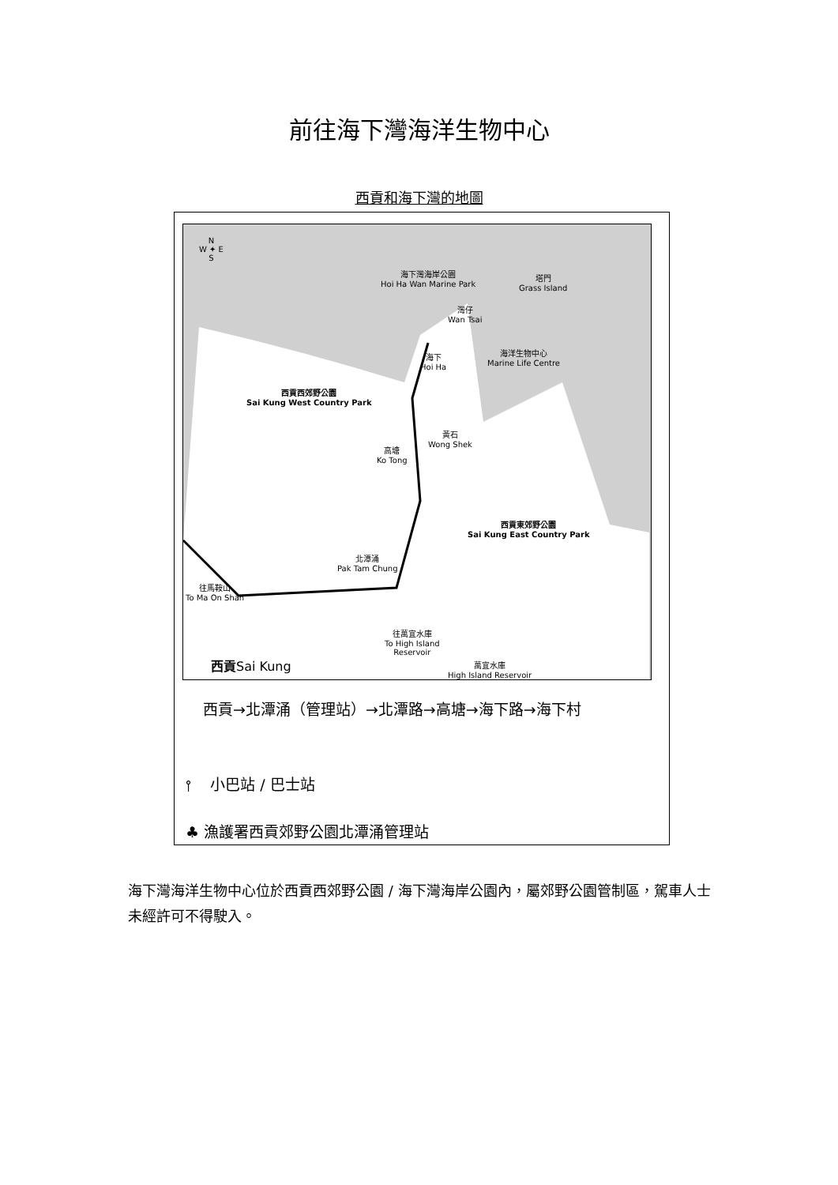前往海下灣海洋生物中心
西貢和海下灣的地圖
N
W ✦ E
S
海下灣海岸公園
Hoi Ha Wan Marine Park
塔門
Grass Island
灣仔
Wan Tsai
海下
Hoi Ha
海洋生物中心
Marine Life Centre
西貢西郊野公園
Sai Kung West Country Park
黃石
Wong Shek
高塘
Ko Tong
西貢東郊野公園
Sai Kung East Country Park
北潭涌
Pak Tam Chung
往馬鞍山
To Ma On Shan
往萬宜水庫
To High Island
Reservoir
萬宜水庫
High Island Reservoir
西貢Sai Kung
西貢→北潭涌（管理站）→北潭路→高塘→海下路→海下村
⫯ 小巴站 / 巴士站
♣ 漁護署西貢郊野公園北潭涌管理站
海下灣海洋生物中心位於西貢西郊野公園 / 海下灣海岸公園內，屬郊野公園管制區，駕車人士未經許可不得駛入。